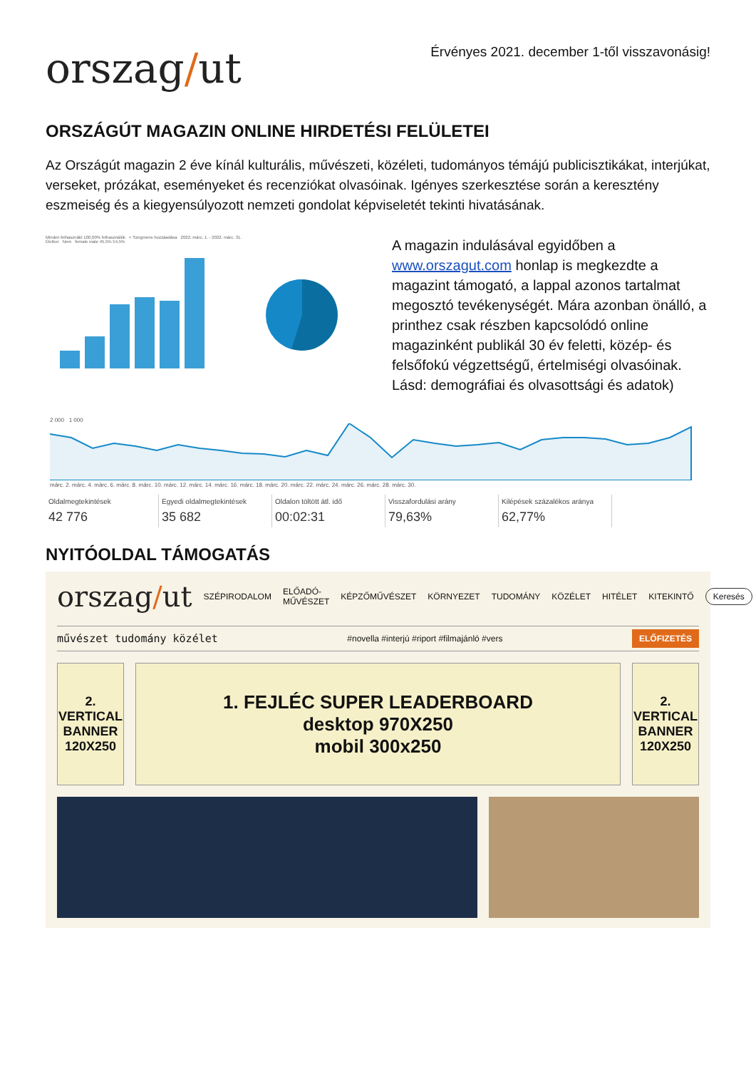orszag/ut
Érvényes 2021. december 1-től visszavonásig!
ORSZÁGÚT MAGAZIN ONLINE HIRDETÉSI FELÜLETEI
Az Országút magazin 2 éve kínál kulturális, művészeti, közéleti, tudományos témájú publicisztikákat, interjúkat, verseket, prózákat, eseményeket és recenziókat olvasóinak. Igényes szerkesztése során a keresztény eszmeiség és a kiegyensúlyozott nemzeti gondolat képviseletét tekinti hivatásának.
Minden felhasználó 100,00% felhasználók + Szegmens hozzáadása 2022. márc. 1. - 2022. márc. 31.
Életkor Nem female male 45,5% 54,5%
A magazin indulásával egyidőben a www.orszagut.com honlap is megkezdte a magazint támogató, a lappal azonos tartalmat megosztó tevékenységét. Mára azonban önálló, a printhez csak részben kapcsolódó online magazinként publikál 30 év feletti, közép- és felsőfokú végzettségű, értelmiségi olvasóinak.
Lásd: demográfiai és olvasottsági és adatok)
2 000 1 000
márc. 2. márc. 4. márc. 6. márc. 8. márc. 10. márc. 12. márc. 14. márc. 16. márc. 18. márc. 20. márc. 22. márc. 24. márc. 26. márc. 28. márc. 30.
Oldalmegtekintések
42 776
Egyedi oldalmegtekintések
35 682
Oldalon töltött átl. idő
00:02:31
Visszafordulási arány
79,63%
Kilépések százalékos aránya
62,77%
NYITÓOLDAL TÁMOGATÁS
orszag/ut SZÉPIRODALOM ELŐADÓ-MŰVÉSZET KÉPZŐMŰVÉSZET KÖRNYEZET TUDOMÁNY KÖZÉLET HITÉLET KITEKINTŐ Keresés
művészet tudomány közélet #novella #interjú #riport #filmajánló #vers ELŐFIZETÉS
2.
VERTICAL BANNER 120X250
1. FEJLÉC SUPER LEADERBOARD
desktop 970X250
mobil 300x250
2.
VERTICAL BANNER 120X250